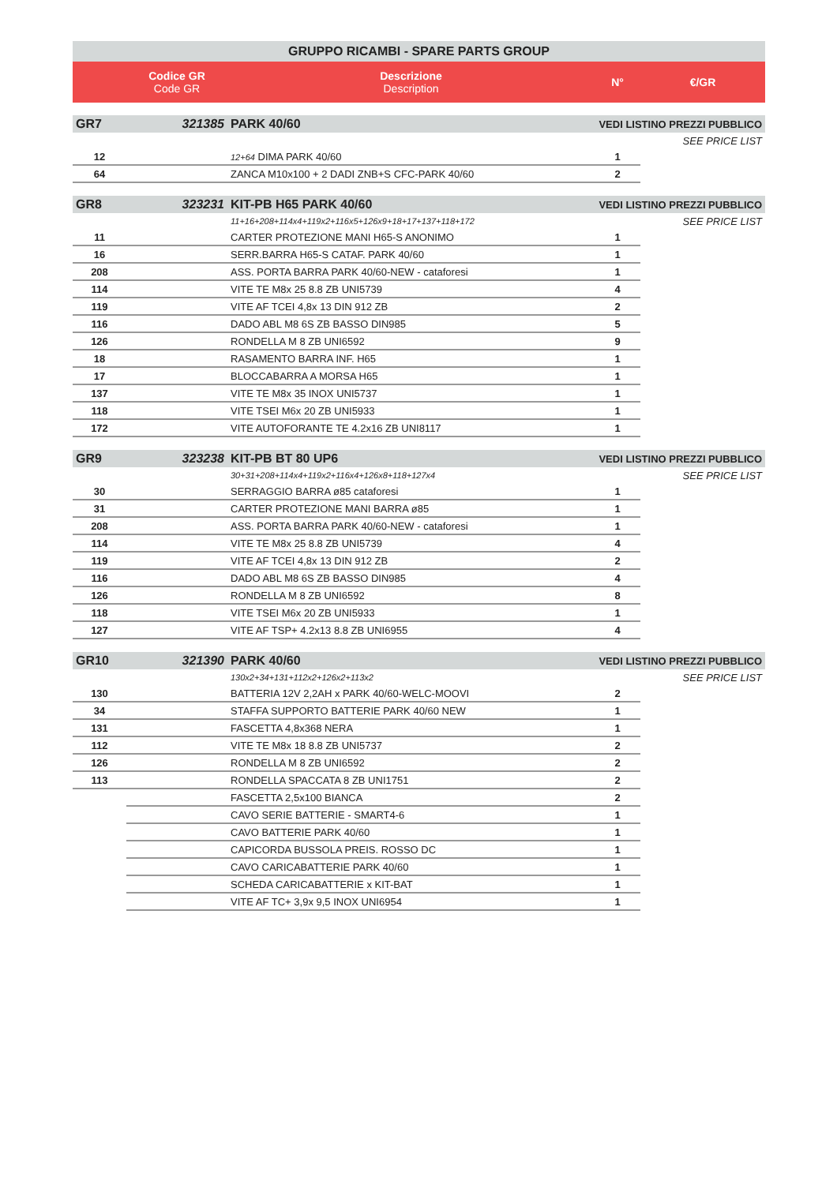| GRUPPO RICAMBI - SPARE PARTS GROUP | | | | |
| --- | --- | --- | --- | --- |
| | Codice GR Code GR | Descrizione Description | N° | €/GR |
| GR7 | 321385 | PARK 40/60 | VEDI LISTINO PREZZI PUBBLICO | |
| | | | | SEE PRICE LIST |
| 12 | | 12+64 DIMA PARK 40/60 | 1 | |
| 64 | | ZANCA M10x100 + 2 DADI ZNB+S CFC-PARK 40/60 | 2 | |
| GR8 | 323231 | KIT-PB H65 PARK 40/60 | VEDI LISTINO PREZZI PUBBLICO | |
| | | 11+16+208+114x4+119x2+116x5+126x9+18+17+137+118+172 | | SEE PRICE LIST |
| 11 | | CARTER PROTEZIONE MANI H65-S ANONIMO | 1 | |
| 16 | | SERR.BARRA H65-S CATAF. PARK 40/60 | 1 | |
| 208 | | ASS. PORTA BARRA PARK 40/60-NEW - cataforesi | 1 | |
| 114 | | VITE TE M8x 25 8.8 ZB UNI5739 | 4 | |
| 119 | | VITE AF TCEI 4,8x 13 DIN 912 ZB | 2 | |
| 116 | | DADO ABL M8 6S ZB BASSO DIN985 | 5 | |
| 126 | | RONDELLA M 8 ZB UNI6592 | 9 | |
| 18 | | RASAMENTO BARRA INF. H65 | 1 | |
| 17 | | BLOCCABARRA A MORSA H65 | 1 | |
| 137 | | VITE TE M8x 35 INOX UNI5737 | 1 | |
| 118 | | VITE TSEI M6x 20 ZB UNI5933 | 1 | |
| 172 | | VITE AUTOFORANTE TE 4.2x16 ZB UNI8117 | 1 | |
| GR9 | 323238 | KIT-PB BT 80 UP6 | VEDI LISTINO PREZZI PUBBLICO | |
| | | 30+31+208+114x4+119x2+116x4+126x8+118+127x4 | | SEE PRICE LIST |
| 30 | | SERRAGGIO BARRA ø85 cataforesi | 1 | |
| 31 | | CARTER PROTEZIONE MANI BARRA ø85 | 1 | |
| 208 | | ASS. PORTA BARRA PARK 40/60-NEW - cataforesi | 1 | |
| 114 | | VITE TE M8x 25 8.8 ZB UNI5739 | 4 | |
| 119 | | VITE AF TCEI 4,8x 13 DIN 912 ZB | 2 | |
| 116 | | DADO ABL M8 6S ZB BASSO DIN985 | 4 | |
| 126 | | RONDELLA M 8 ZB UNI6592 | 8 | |
| 118 | | VITE TSEI M6x 20 ZB UNI5933 | 1 | |
| 127 | | VITE AF TSP+ 4.2x13 8.8 ZB UNI6955 | 4 | |
| GR10 | 321390 | PARK 40/60 | VEDI LISTINO PREZZI PUBBLICO | |
| | | 130x2+34+131+112x2+126x2+113x2 | | SEE PRICE LIST |
| 130 | | BATTERIA 12V 2,2AH x PARK 40/60-WELC-MOOVI | 2 | |
| 34 | | STAFFA SUPPORTO BATTERIE PARK 40/60 NEW | 1 | |
| 131 | | FASCETTA 4,8x368 NERA | 1 | |
| 112 | | VITE TE M8x 18 8.8 ZB UNI5737 | 2 | |
| 126 | | RONDELLA M 8 ZB UNI6592 | 2 | |
| 113 | | RONDELLA SPACCATA 8 ZB UNI1751 | 2 | |
| | | FASCETTA 2,5x100 BIANCA | 2 | |
| | | CAVO SERIE BATTERIE - SMART4-6 | 1 | |
| | | CAVO BATTERIE PARK 40/60 | 1 | |
| | | CAPICORDA BUSSOLA PREIS. ROSSO DC | 1 | |
| | | CAVO CARICABATTERIE PARK 40/60 | 1 | |
| | | SCHEDA CARICABATTERIE x KIT-BAT | 1 | |
| | | VITE AF TC+ 3,9x 9,5 INOX UNI6954 | 1 | |